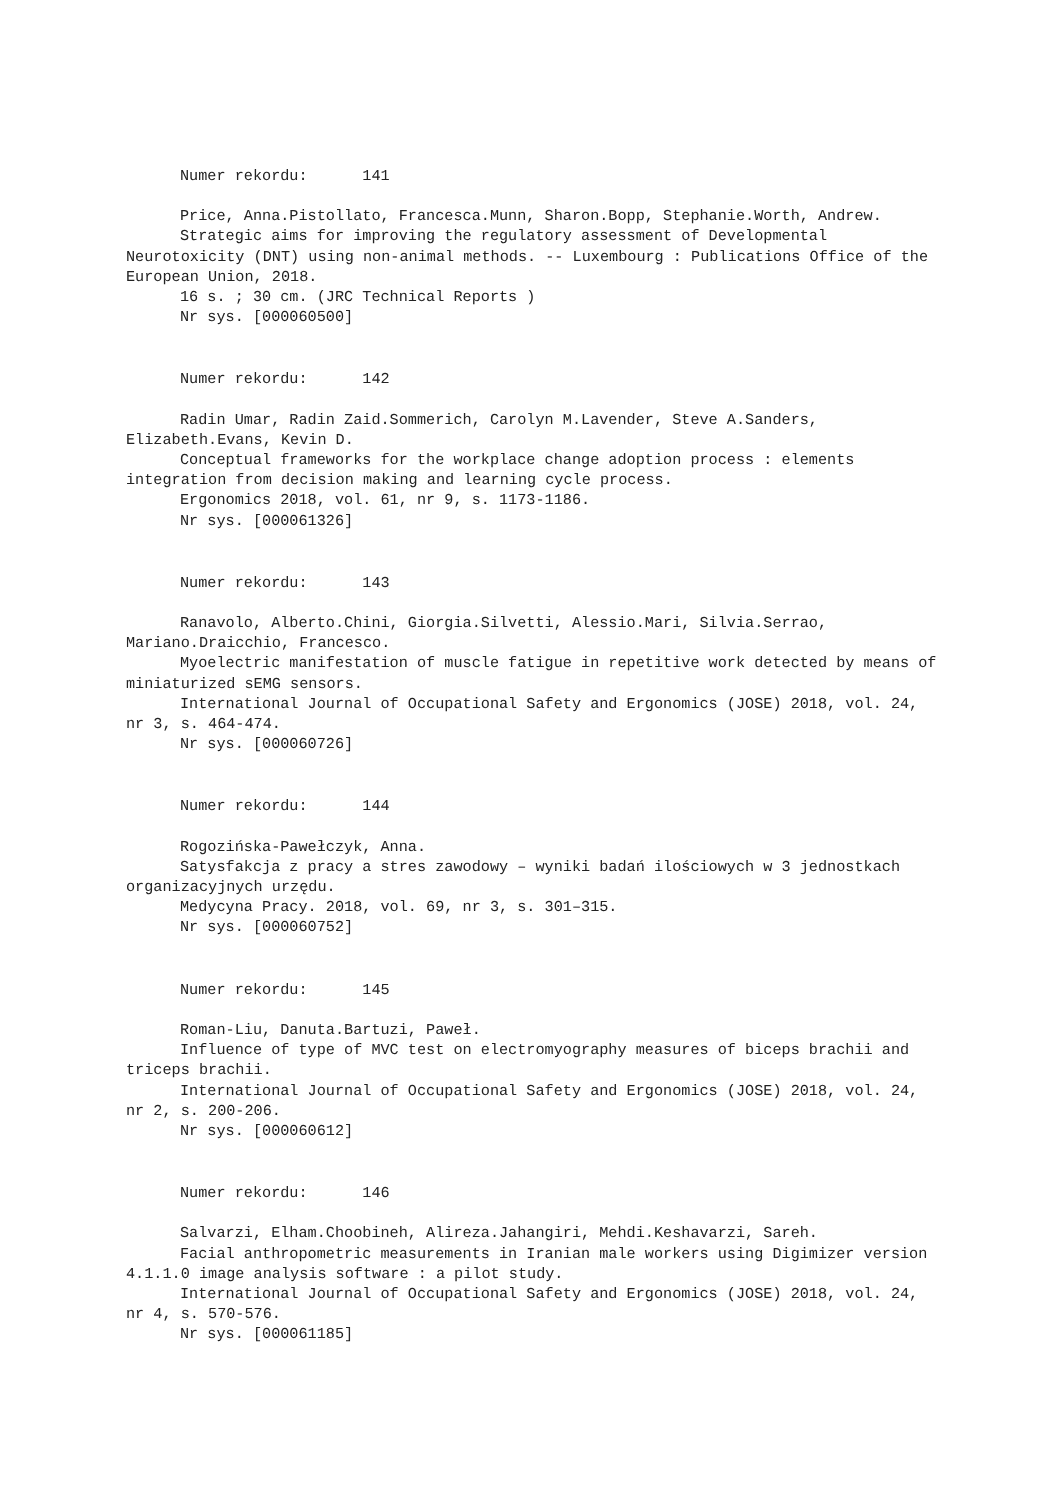Numer rekordu: 141
Price, Anna.Pistollato, Francesca.Munn, Sharon.Bopp, Stephanie.Worth, Andrew.
Strategic aims for improving the regulatory assessment of Developmental Neurotoxicity (DNT) using non-animal methods. -- Luxembourg : Publications Office of the European Union, 2018.
16 s. ; 30 cm. (JRC Technical Reports )
Nr sys. [000060500]
Numer rekordu: 142
Radin Umar, Radin Zaid.Sommerich, Carolyn M.Lavender, Steve A.Sanders, Elizabeth.Evans, Kevin D.
Conceptual frameworks for the workplace change adoption process : elements integration from decision making and learning cycle process.
Ergonomics 2018, vol. 61, nr 9, s. 1173-1186.
Nr sys. [000061326]
Numer rekordu: 143
Ranavolo, Alberto.Chini, Giorgia.Silvetti, Alessio.Mari, Silvia.Serrao, Mariano.Draicchio, Francesco.
Myoelectric manifestation of muscle fatigue in repetitive work detected by means of miniaturized sEMG sensors.
International Journal of Occupational Safety and Ergonomics (JOSE) 2018, vol. 24, nr 3, s. 464-474.
Nr sys. [000060726]
Numer rekordu: 144
Rogozińska-Pawełczyk, Anna.
Satysfakcja z pracy a stres zawodowy – wyniki badań ilościowych w 3 jednostkach organizacyjnych urzędu.
Medycyna Pracy. 2018, vol. 69, nr 3, s. 301–315.
Nr sys. [000060752]
Numer rekordu: 145
Roman-Liu, Danuta.Bartuzi, Paweł.
Influence of type of MVC test on electromyography measures of biceps brachii and triceps brachii.
International Journal of Occupational Safety and Ergonomics (JOSE) 2018, vol. 24, nr 2, s. 200-206.
Nr sys. [000060612]
Numer rekordu: 146
Salvarzi, Elham.Choobineh, Alireza.Jahangiri, Mehdi.Keshavarzi, Sareh.
Facial anthropometric measurements in Iranian male workers using Digimizer version 4.1.1.0 image analysis software : a pilot study.
International Journal of Occupational Safety and Ergonomics (JOSE) 2018, vol. 24, nr 4, s. 570-576.
Nr sys. [000061185]